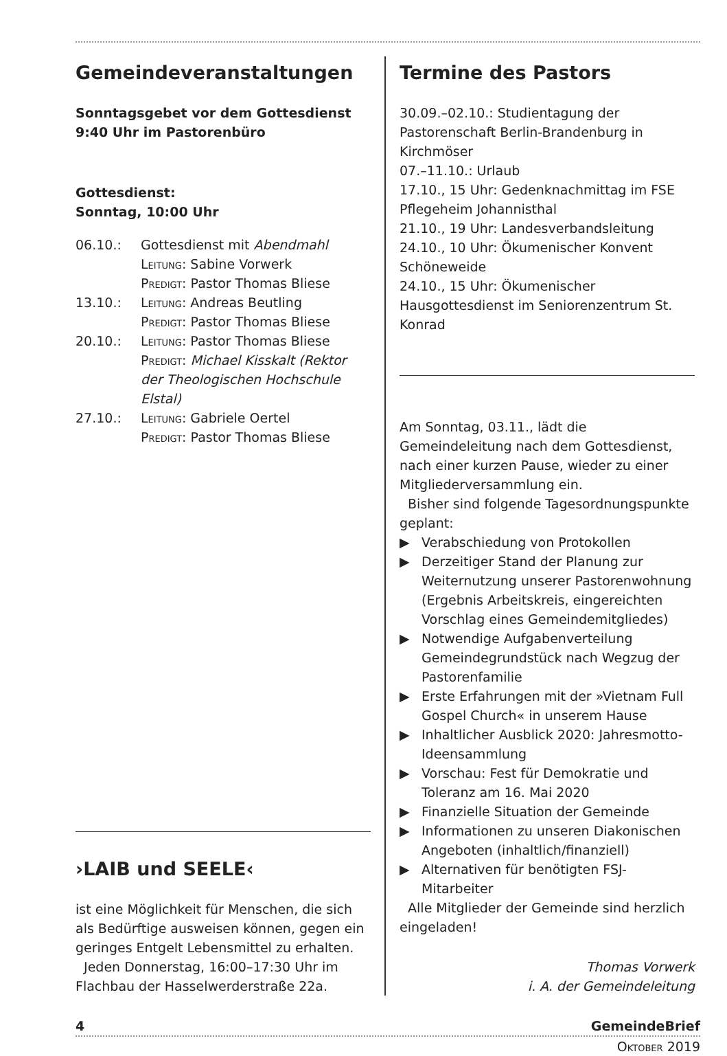Gemeindeveranstaltungen
Sonntagsgebet vor dem Gottesdienst
9:40 Uhr im Pastorenbüro
Gottesdienst:
Sonntag, 10:00 Uhr
06.10.: Gottesdienst mit Abendmahl
Leitung: Sabine Vorwerk
Predigt: Pastor Thomas Bliese
13.10.: Leitung: Andreas Beutling
Predigt: Pastor Thomas Bliese
20.10.: Leitung: Pastor Thomas Bliese
Predigt: Michael Kisskalt (Rektor der Theologischen Hochschule Elstal)
27.10.: Leitung: Gabriele Oertel
Predigt: Pastor Thomas Bliese
›LAIB und SEELE‹
ist eine Möglichkeit für Menschen, die sich als Bedürftige ausweisen können, gegen ein geringes Entgelt Lebensmittel zu erhalten.
Jeden Donnerstag, 16:00–17:30 Uhr im Flachbau der Hasselwerderstraße 22a.
Termine des Pastors
30.09.–02.10.: Studientagung der Pastorenschaft Berlin-Brandenburg in Kirchmöser
07.–11.10.: Urlaub
17.10., 15 Uhr: Gedenknachmittag im FSE Pflegeheim Johannisthal
21.10., 19 Uhr: Landesverbandsleitung
24.10., 10 Uhr: Ökumenischer Konvent Schöneweide
24.10., 15 Uhr: Ökumenischer Hausgottesdienst im Seniorenzentrum St. Konrad
Am Sonntag, 03.11., lädt die Gemeindeleitung nach dem Gottesdienst, nach einer kurzen Pause, wieder zu einer Mitgliederversammlung ein.
Bisher sind folgende Tagesordnungspunkte geplant:
▶ Verabschiedung von Protokollen
▶ Derzeitiger Stand der Planung zur Weiternutzung unserer Pastorenwohnung (Ergebnis Arbeitskreis, eingereichten Vorschlag eines Gemeindemitgliedes)
▶ Notwendige Aufgabenverteilung Gemeindegrundstück nach Wegzug der Pastorenfamilie
▶ Erste Erfahrungen mit der »Vietnam Full Gospel Church« in unserem Hause
▶ Inhaltlicher Ausblick 2020: Jahresmotto-Ideensammlung
▶ Vorschau: Fest für Demokratie und Toleranz am 16. Mai 2020
▶ Finanzielle Situation der Gemeinde
▶ Informationen zu unseren Diakonischen Angeboten (inhaltlich/finanziell)
▶ Alternativen für benötigten FSJ-Mitarbeiter
Alle Mitglieder der Gemeinde sind herzlich eingeladen!
Thomas Vorwerk
i. A. der Gemeindeleitung
4 GemeindeBrief
Oktober 2019